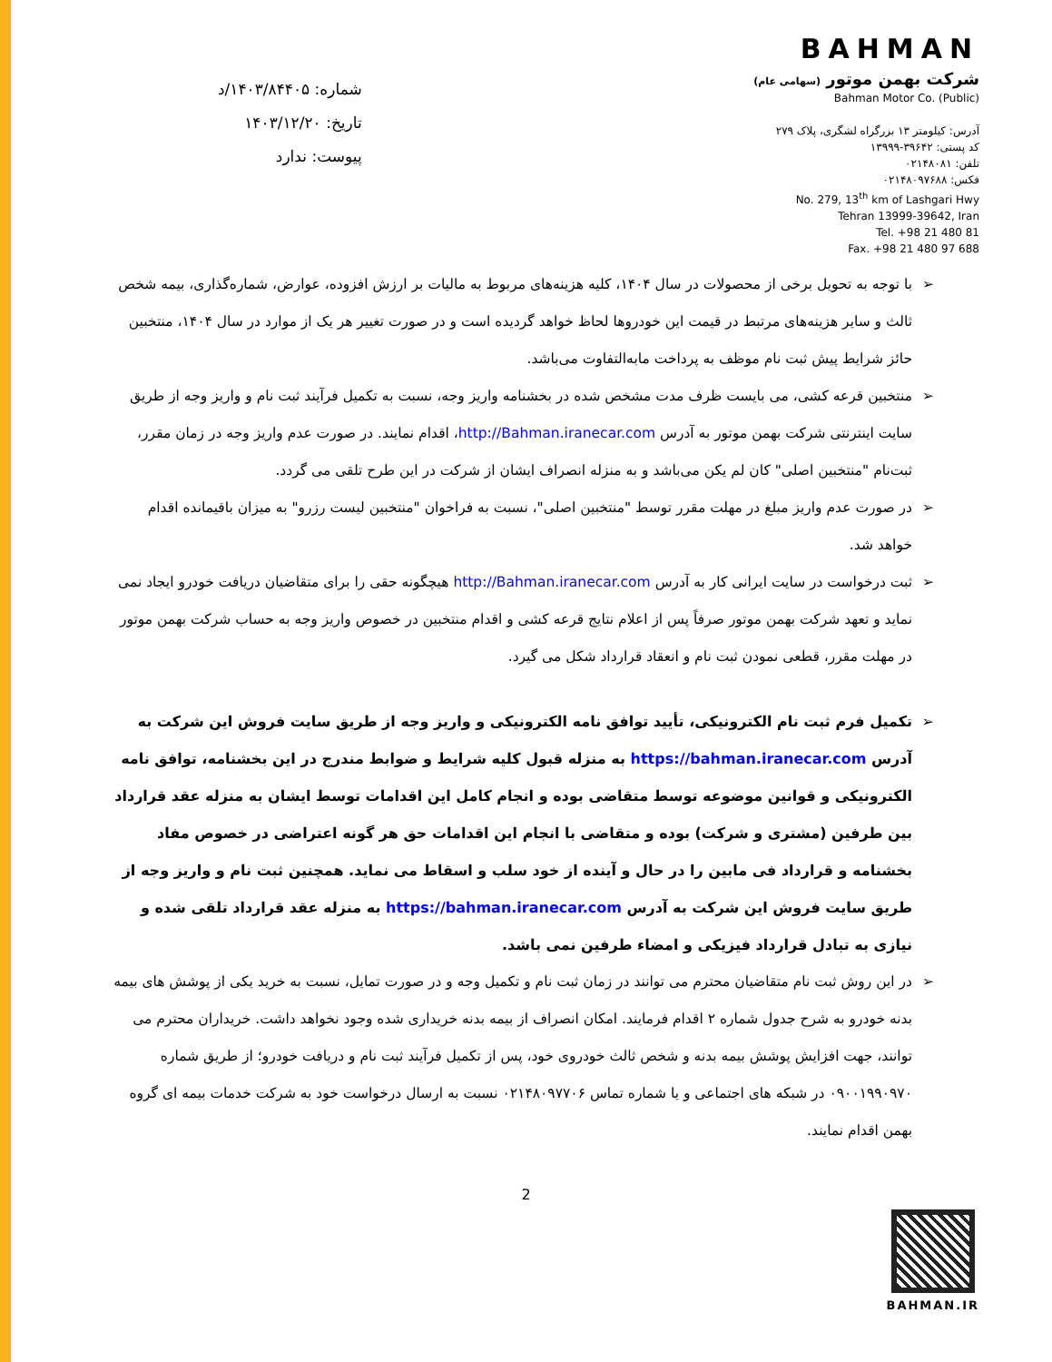شماره: ۱۴۰۳/۸۴۴۰۵/د
تاریخ: ۱۴۰۳/۱۲/۲۰
پیوست: ندارد
BAHMAN
شرکت بهمن موتور (سهامی عام)
Bahman Motor Co. (Public)
آدرس: کیلومتر ۱۳ بزرگراه لشگری، پلاک ۲۷۹
کد پستی: ۳۹۶۴۲-۱۳۹۹۹
تلفن: ۰۲۱۴۸۰۸۱
فکس: ۰۲۱۴۸۰۹۷۶۸۸
No. 279, 13<sup>th</sup> km of Lashgari Hwy
Tehran 13999-39642, Iran
Tel. +98 21 480 81
Fax. +98 21 480 97 688
➢ با توجه به تحویل برخی از محصولات در سال ۱۴۰۴، کلیه هزینه‌های مربوط به مالیات بر ارزش افزوده، عوارض، شماره‌گذاری، بیمه شخص ثالث و سایر هزینه‌های مرتبط در قیمت این خودروها لحاظ خواهد گردیده است و در صورت تغییر هر یک از موارد در سال ۱۴۰۴، منتخبین حائز شرایط پیش ثبت نام موظف به پرداخت مابه‌التفاوت می‌باشد.
➢ منتخبین قرعه کشی، می بایست ظرف مدت مشخص شده در بخشنامه واریز وجه، نسبت به تکمیل فرآیند ثبت نام و واریز وجه از طریق سایت اینترنتی شرکت بهمن موتور به آدرس http://Bahman.iranecar.com، اقدام نمایند. در صورت عدم واریز وجه در زمان مقرر، ثبت‌نام "منتخبین اصلی" کان لم یکن می‌باشد و به منزله انصراف ایشان از شرکت در این طرح تلقی می گردد.
➢ در صورت عدم واریز مبلغ در مهلت مقرر توسط "منتخبین اصلی"، نسبت به فراخوان "منتخبین لیست رزرو" به میزان باقیمانده اقدام خواهد شد.
➢ ثبت درخواست در سایت ایرانی کار به آدرس http://Bahman.iranecar.com هیچگونه حقی را برای متقاضیان دریافت خودرو ایجاد نمی نماید و تعهد شرکت بهمن موتور صرفاً پس از اعلام نتایج قرعه کشی و اقدام منتخبین در خصوص واریز وجه به حساب شرکت بهمن موتور در مهلت مقرر، قطعی نمودن ثبت نام و انعقاد قرارداد شکل می گیرد.
➢ تکمیل فرم ثبت نام الکترونیکی، تأیید توافق نامه الکترونیکی و واریز وجه از طریق سایت فروش این شرکت به آدرس https://bahman.iranecar.com به منزله قبول کلیه شرایط و ضوابط مندرج در این بخشنامه، توافق نامه الکترونیکی و قوانین موضوعه توسط متقاضی بوده و انجام کامل این اقدامات توسط ایشان به منزله عقد قرارداد بین طرفین (مشتری و شرکت) بوده و متقاضی با انجام این اقدامات حق هر گونه اعتراضی در خصوص مفاد بخشنامه و قرارداد فی مابین را در حال و آینده از خود سلب و اسقاط می نماید. همچنین ثبت نام و واریز وجه از طریق سایت فروش این شرکت به آدرس https://bahman.iranecar.com به منزله عقد قرارداد تلقی شده و نیازی به تبادل قرارداد فیزیکی و امضاء طرفین نمی باشد.
➢ در این روش ثبت نام متقاضیان محترم می توانند در زمان ثبت نام و تکمیل وجه و در صورت تمایل، نسبت به خرید یکی از پوشش های بیمه بدنه خودرو به شرح جدول شماره ۲ اقدام فرمایند. امکان انصراف از بیمه بدنه خریداری شده وجود نخواهد داشت. خریداران محترم می توانند، جهت افزایش پوشش بیمه بدنه و شخص ثالث خودروی خود، پس از تکمیل فرآیند ثبت نام و دریافت خودرو؛ از طریق شماره ۰۹۰۰۱۹۹۰۹۷۰ در شبکه های اجتماعی و یا شماره تماس ۰۲۱۴۸۰۹۷۷۰۶ نسبت به ارسال درخواست خود به شرکت خدمات بیمه ای گروه بهمن اقدام نمایند.
2
BAHMAN.IR